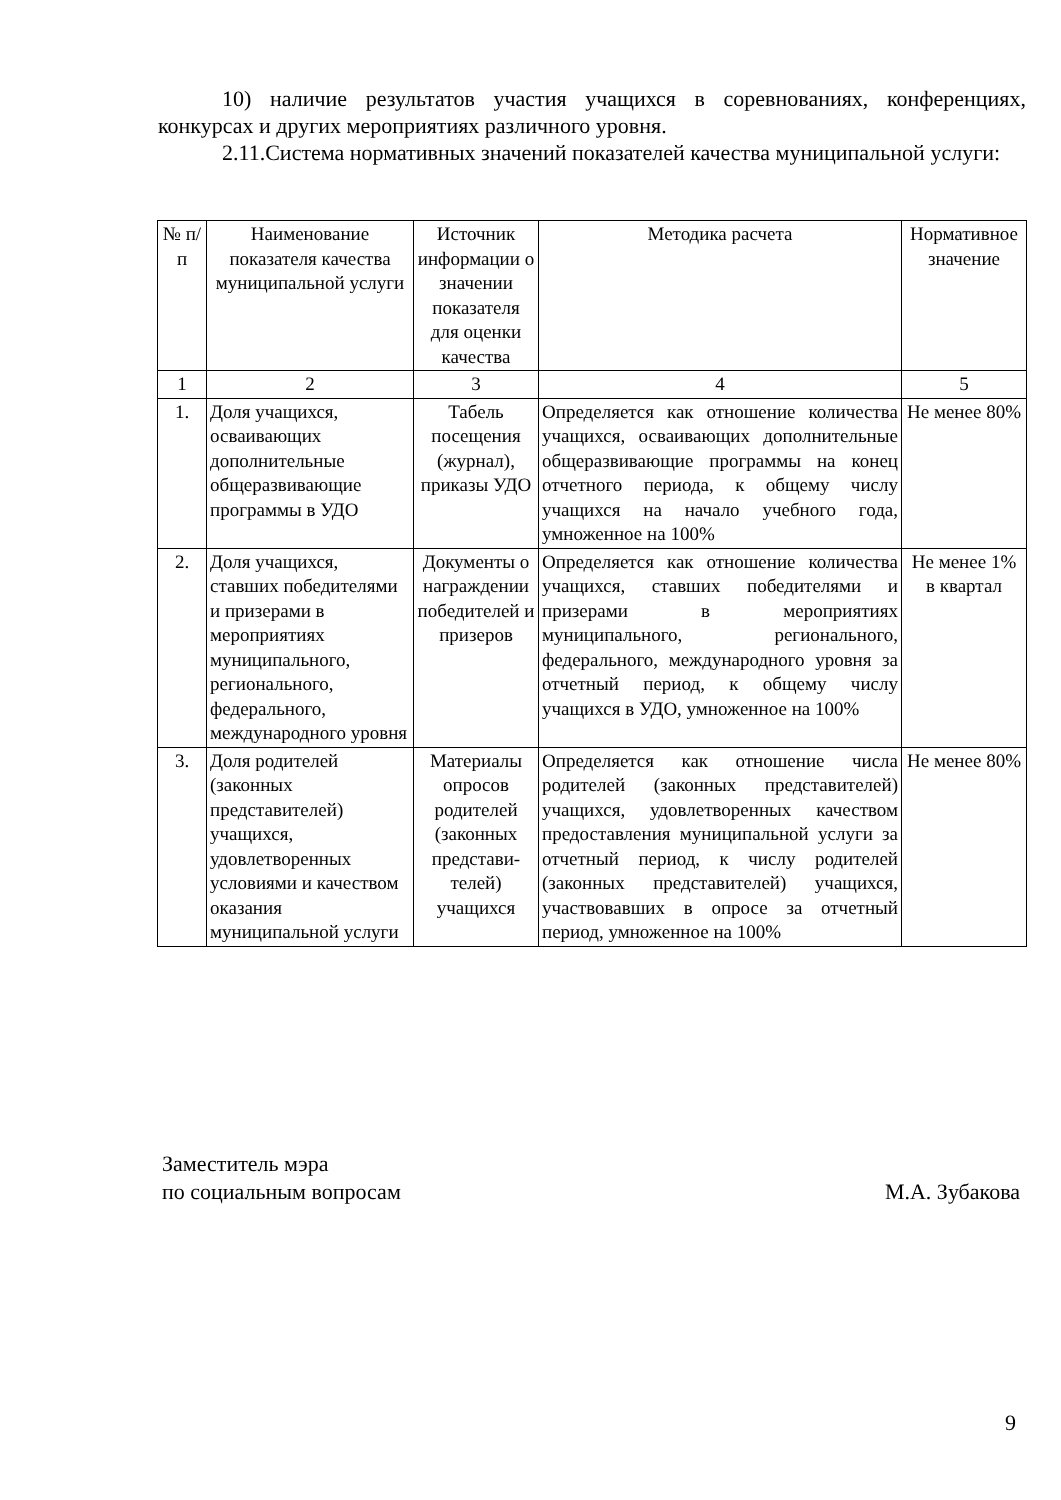10) наличие результатов участия учащихся в соревнованиях, конференциях, конкурсах и других мероприятиях различного уровня.
2.11.Система нормативных значений показателей качества муниципальной услуги:
| № п/п | Наименование показателя качества муниципальной услуги | Источник информации о значении показателя для оценки качества | Методика расчета | Нормативное значение |
| --- | --- | --- | --- | --- |
| 1 | 2 | 3 | 4 | 5 |
| 1. | Доля учащихся, осваивающих дополнительные общеразвивающие программы в УДО | Табель посещения (журнал), приказы УДО | Определяется как отношение количества учащихся, осваивающих дополнительные общеразвивающие программы на конец отчетного периода, к общему числу учащихся на начало учебного года, умноженное на 100% | Не менее 80% |
| 2. | Доля учащихся, ставших победителями и призерами в мероприятиях муниципального, регионального, федерального, международного уровня | Документы о награждении победителей и призеров | Определяется как отношение количества учащихся, ставших победителями и призерами в мероприятиях муниципального, регионального, федерального, международного уровня за отчетный период, к общему числу учащихся в УДО, умноженное на 100% | Не менее 1% в квартал |
| 3. | Доля родителей (законных представителей) учащихся, удовлетворенных условиями и качеством оказания муниципальной услуги | Материалы опросов родителей (законных представи-телей) учащихся | Определяется как отношение числа родителей (законных представителей) учащихся, удовлетворенных качеством предоставления муниципальной услуги за отчетный период, к числу родителей (законных представителей) учащихся, участвовавших в опросе за отчетный период, умноженное на 100% | Не менее 80% |
Заместитель мэра
по социальным вопросам
М.А. Зубакова
9